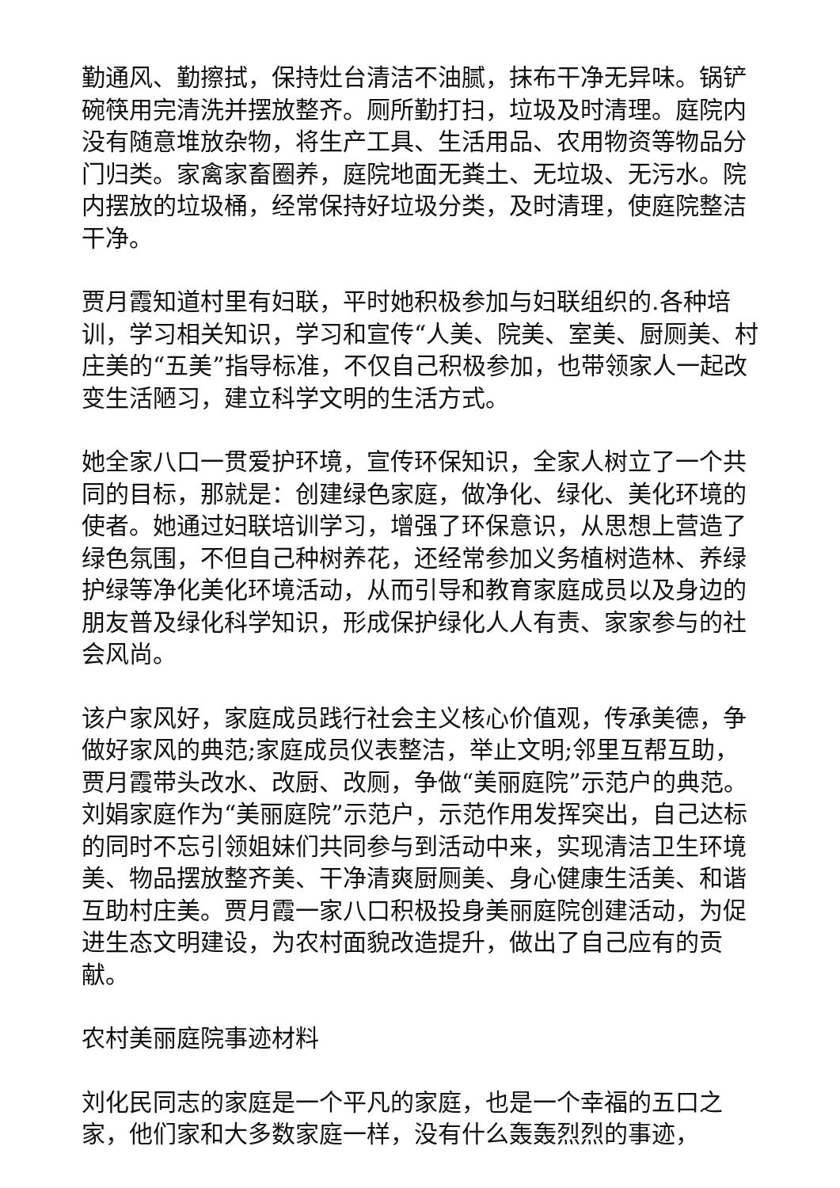勤通风、勤擦拭，保持灶台清洁不油腻，抹布干净无异味。锅铲碗筷用完清洗并摆放整齐。厕所勤打扫，垃圾及时清理。庭院内没有随意堆放杂物，将生产工具、生活用品、农用物资等物品分门归类。家禽家畜圈养，庭院地面无粪土、无垃圾、无污水。院内摆放的垃圾桶，经常保持好垃圾分类，及时清理，使庭院整洁干净。
贾月霞知道村里有妇联，平时她积极参加与妇联组织的.各种培训，学习相关知识，学习和宣传“人美、院美、室美、厨厕美、村庄美的“五美”指导标准，不仅自己积极参加，也带领家人一起改变生活陋习，建立科学文明的生活方式。
她全家八口一贯爱护环境，宣传环保知识，全家人树立了一个共同的目标，那就是：创建绿色家庭，做净化、绿化、美化环境的使者。她通过妇联培训学习，增强了环保意识，从思想上营造了绿色氛围，不但自己种树养花，还经常参加义务植树造林、养绿护绿等净化美化环境活动，从而引导和教育家庭成员以及身边的朋友普及绿化科学知识，形成保护绿化人人有责、家家参与的社会风尚。
该户家风好，家庭成员践行社会主义核心价值观，传承美德，争做好家风的典范;家庭成员仪表整洁，举止文明;邻里互帮互助，贾月霞带头改水、改厨、改厕，争做“美丽庭院”示范户的典范。刘娟家庭作为“美丽庭院”示范户，示范作用发挥突出，自己达标的同时不忘引领姐妹们共同参与到活动中来，实现清洁卫生环境美、物品摆放整齐美、干净清爽厨厕美、身心健康生活美、和谐互助村庄美。贾月霞一家八口积极投身美丽庭院创建活动，为促进生态文明建设，为农村面貌改造提升，做出了自己应有的贡献。
农村美丽庭院事迹材料
刘化民同志的家庭是一个平凡的家庭，也是一个幸福的五口之家，他们家和大多数家庭一样，没有什么轰轰烈烈的事迹，